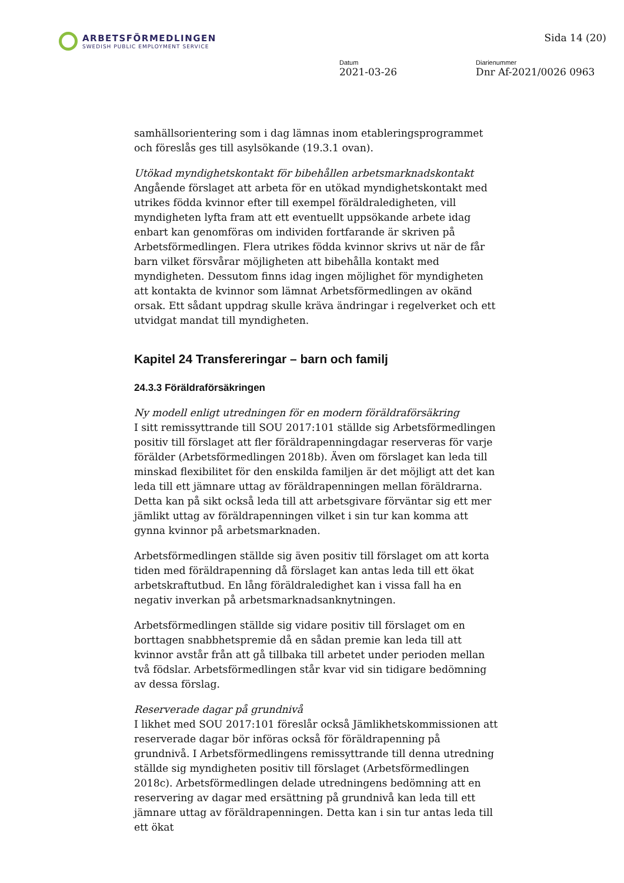ARBETSFÖRMEDLINGEN
SWEDISH PUBLIC EMPLOYMENT SERVICE
Sida 14 (20)
Datum
2021-03-26
Diarienummer
Dnr Af-2021/0026 0963
samhällsorientering som i dag lämnas inom etableringsprogrammet och föreslås ges till asylsökande (19.3.1 ovan).
Utökad myndighetskontakt för bibehållen arbetsmarknadskontakt
Angående förslaget att arbeta för en utökad myndighetskontakt med utrikes födda kvinnor efter till exempel föräldraledigheten, vill myndigheten lyfta fram att ett eventuellt uppsökande arbete idag enbart kan genomföras om individen fortfarande är skriven på Arbetsförmedlingen. Flera utrikes födda kvinnor skrivs ut när de får barn vilket försvårar möjligheten att bibehålla kontakt med myndigheten. Dessutom finns idag ingen möjlighet för myndigheten att kontakta de kvinnor som lämnat Arbetsförmedlingen av okänd orsak. Ett sådant uppdrag skulle kräva ändringar i regelverket och ett utvidgat mandat till myndigheten.
Kapitel 24 Transfereringar – barn och familj
24.3.3 Föräldraförsäkringen
Ny modell enligt utredningen för en modern föräldraförsäkring
I sitt remissyttrande till SOU 2017:101 ställde sig Arbetsförmedlingen positiv till förslaget att fler föräldrapenningdagar reserveras för varje förälder (Arbetsförmedlingen 2018b). Även om förslaget kan leda till minskad flexibilitet för den enskilda familjen är det möjligt att det kan leda till ett jämnare uttag av föräldrapenningen mellan föräldrarna. Detta kan på sikt också leda till att arbetsgivare förväntar sig ett mer jämlikt uttag av föräldrapenningen vilket i sin tur kan komma att gynna kvinnor på arbetsmarknaden.
Arbetsförmedlingen ställde sig även positiv till förslaget om att korta tiden med föräldrapenning då förslaget kan antas leda till ett ökat arbetskraftutbud. En lång föräldraledighet kan i vissa fall ha en negativ inverkan på arbetsmarknadsanknytningen.
Arbetsförmedlingen ställde sig vidare positiv till förslaget om en borttagen snabbhetspremie då en sådan premie kan leda till att kvinnor avstår från att gå tillbaka till arbetet under perioden mellan två födslar. Arbetsförmedlingen står kvar vid sin tidigare bedömning av dessa förslag.
Reserverade dagar på grundnivå
I likhet med SOU 2017:101 föreslår också Jämlikhetskommissionen att reserverade dagar bör införas också för föräldrapenning på grundnivå. I Arbetsförmedlingens remissyttrande till denna utredning ställde sig myndigheten positiv till förslaget (Arbetsförmedlingen 2018c). Arbetsförmedlingen delade utredningens bedömning att en reservering av dagar med ersättning på grundnivå kan leda till ett jämnare uttag av föräldrapenningen. Detta kan i sin tur antas leda till ett ökat